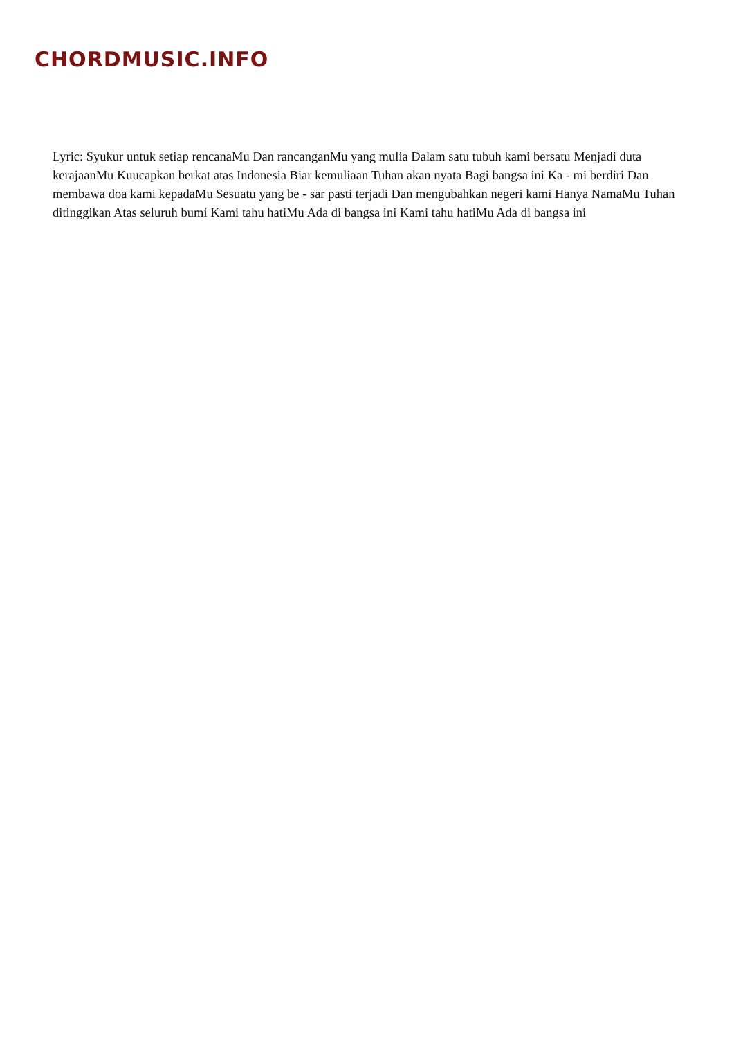CHORDMUSIC.INFO
Lyric: Syukur untuk setiap rencanaMu Dan rancanganMu yang mulia Dalam satu tubuh kami bersatu Menjadi duta kerajaanMu Kuucapkan berkat atas Indonesia Biar kemuliaan Tuhan akan nyata Bagi bangsa ini Ka - mi berdiri Dan membawa doa kami kepadaMu Sesuatu yang be - sar pasti terjadi Dan mengubahkan negeri kami Hanya NamaMu Tuhan ditinggikan Atas seluruh bumi Kami tahu hatiMu Ada di bangsa ini Kami tahu hatiMu Ada di bangsa ini